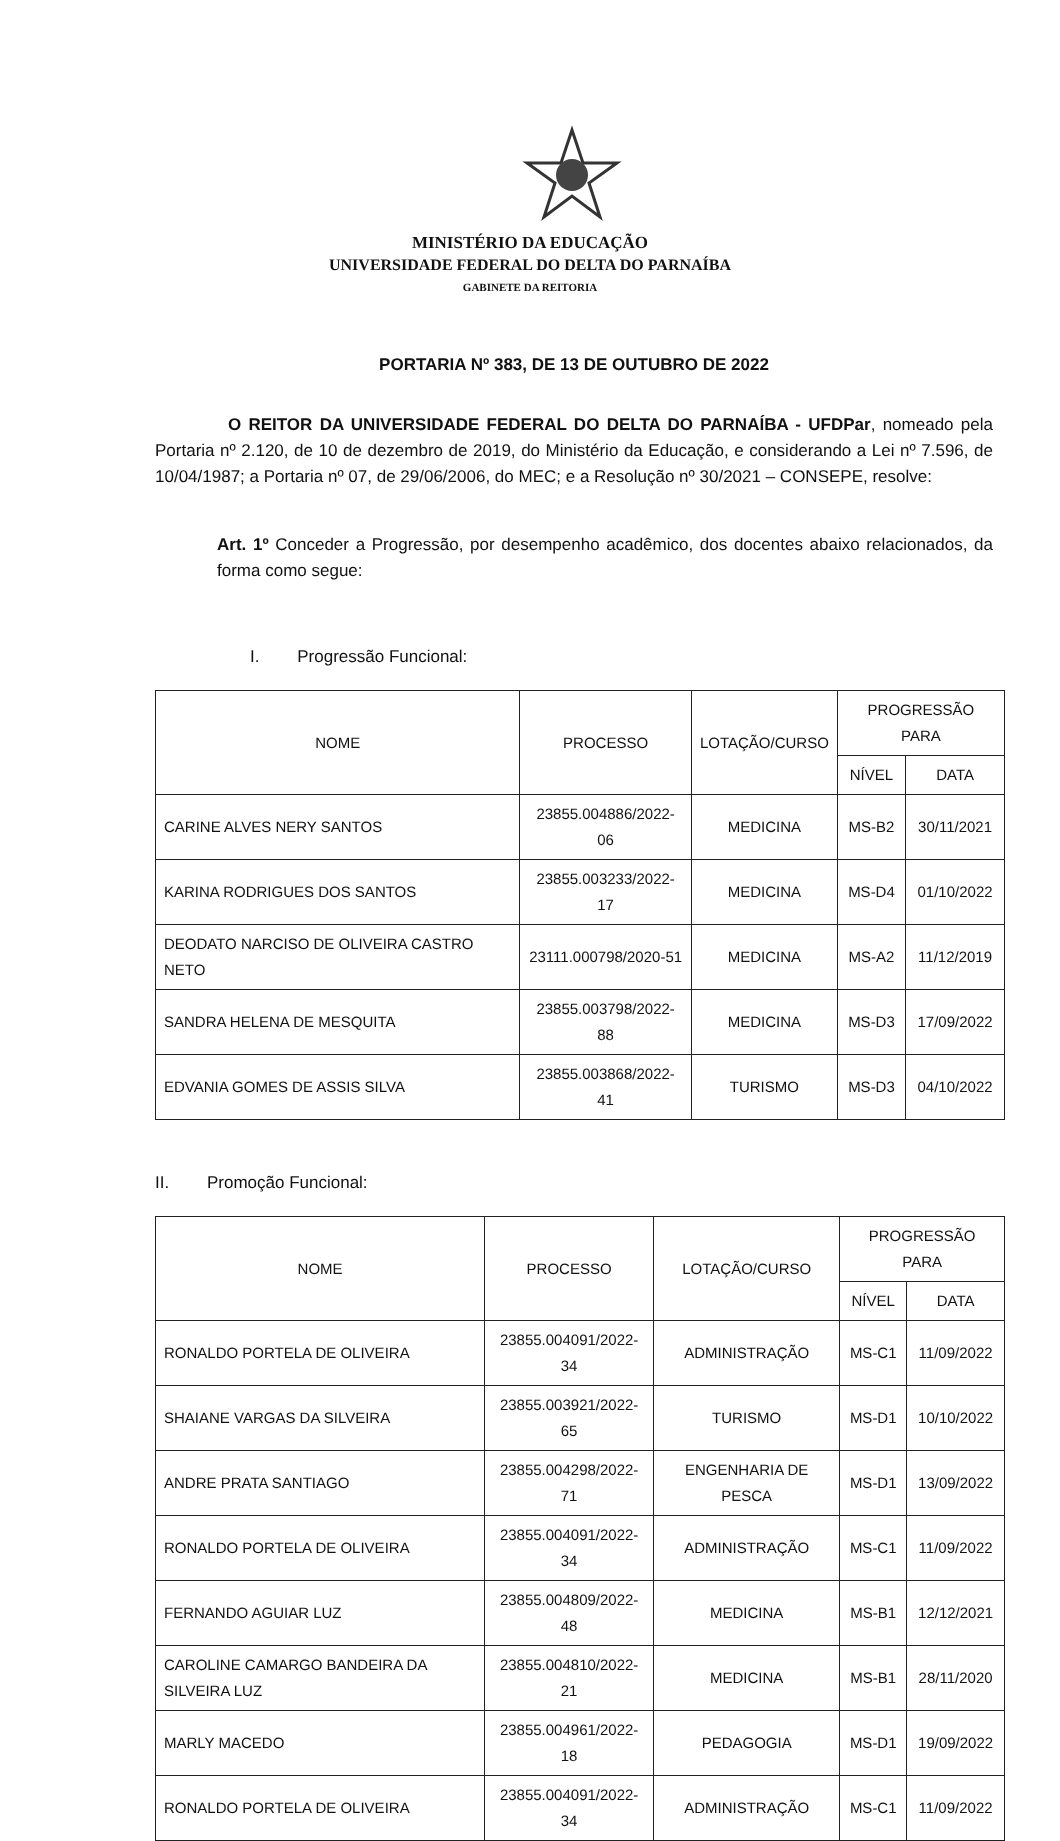MINISTÉRIO DA EDUCAÇÃO
UNIVERSIDADE FEDERAL DO DELTA DO PARNAÍBA
GABINETE DA REITORIA
PORTARIA Nº 383, DE 13 DE OUTUBRO DE 2022
O REITOR DA UNIVERSIDADE FEDERAL DO DELTA DO PARNAÍBA - UFDPar, nomeado pela Portaria nº 2.120, de 10 de dezembro de 2019, do Ministério da Educação, e considerando a Lei nº 7.596, de 10/04/1987; a Portaria nº 07, de 29/06/2006, do MEC; e a Resolução nº 30/2021 – CONSEPE, resolve:
Art. 1º Conceder a Progressão, por desempenho acadêmico, dos docentes abaixo relacionados, da forma como segue:
I. Progressão Funcional:
| NOME | PROCESSO | LOTAÇÃO/CURSO | PROGRESSÃO PARA | |
| --- | --- | --- | --- | --- |
| | | | NÍVEL | DATA |
| CARINE ALVES NERY SANTOS | 23855.004886/2022-06 | MEDICINA | MS-B2 | 30/11/2021 |
| KARINA RODRIGUES DOS SANTOS | 23855.003233/2022-17 | MEDICINA | MS-D4 | 01/10/2022 |
| DEODATO NARCISO DE OLIVEIRA CASTRO NETO | 23111.000798/2020-51 | MEDICINA | MS-A2 | 11/12/2019 |
| SANDRA HELENA DE MESQUITA | 23855.003798/2022-88 | MEDICINA | MS-D3 | 17/09/2022 |
| EDVANIA GOMES DE ASSIS SILVA | 23855.003868/2022-41 | TURISMO | MS-D3 | 04/10/2022 |
II. Promoção Funcional:
| NOME | PROCESSO | LOTAÇÃO/CURSO | PROGRESSÃO PARA | |
| --- | --- | --- | --- | --- |
| | | | NÍVEL | DATA |
| RONALDO PORTELA DE OLIVEIRA | 23855.004091/2022-34 | ADMINISTRAÇÃO | MS-C1 | 11/09/2022 |
| SHAIANE VARGAS DA SILVEIRA | 23855.003921/2022-65 | TURISMO | MS-D1 | 10/10/2022 |
| ANDRE PRATA SANTIAGO | 23855.004298/2022-71 | ENGENHARIA DE PESCA | MS-D1 | 13/09/2022 |
| RONALDO PORTELA DE OLIVEIRA | 23855.004091/2022-34 | ADMINISTRAÇÃO | MS-C1 | 11/09/2022 |
| FERNANDO AGUIAR LUZ | 23855.004809/2022-48 | MEDICINA | MS-B1 | 12/12/2021 |
| CAROLINE CAMARGO BANDEIRA DA SILVEIRA LUZ | 23855.004810/2022-21 | MEDICINA | MS-B1 | 28/11/2020 |
| MARLY MACEDO | 23855.004961/2022-18 | PEDAGOGIA | MS-D1 | 19/09/2022 |
| RONALDO PORTELA DE OLIVEIRA | 23855.004091/2022-34 | ADMINISTRAÇÃO | MS-C1 | 11/09/2022 |